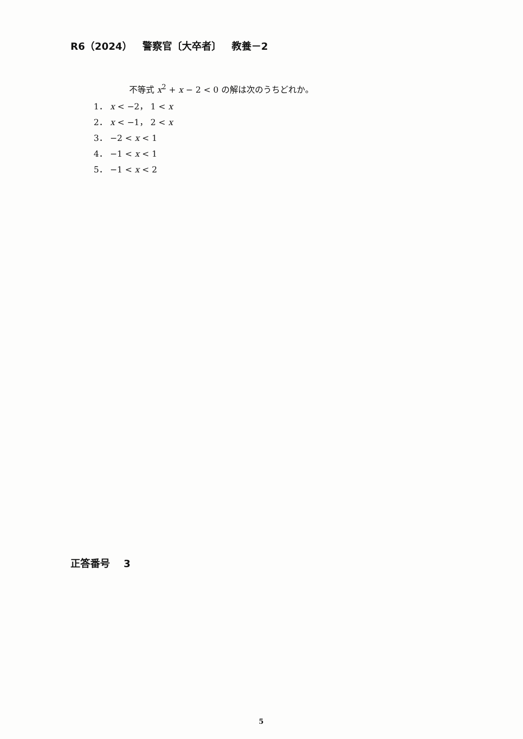R6（2024） 警察官〔大卒者〕 教養－2
不等式 x<sup>2</sup> + x − 2 < 0 の解は次のうちどれか。
1． x < −2， 1 < x
2． x < −1， 2 < x
3． −2 < x < 1
4． −1 < x < 1
5． −1 < x < 2
正答番号 3
5